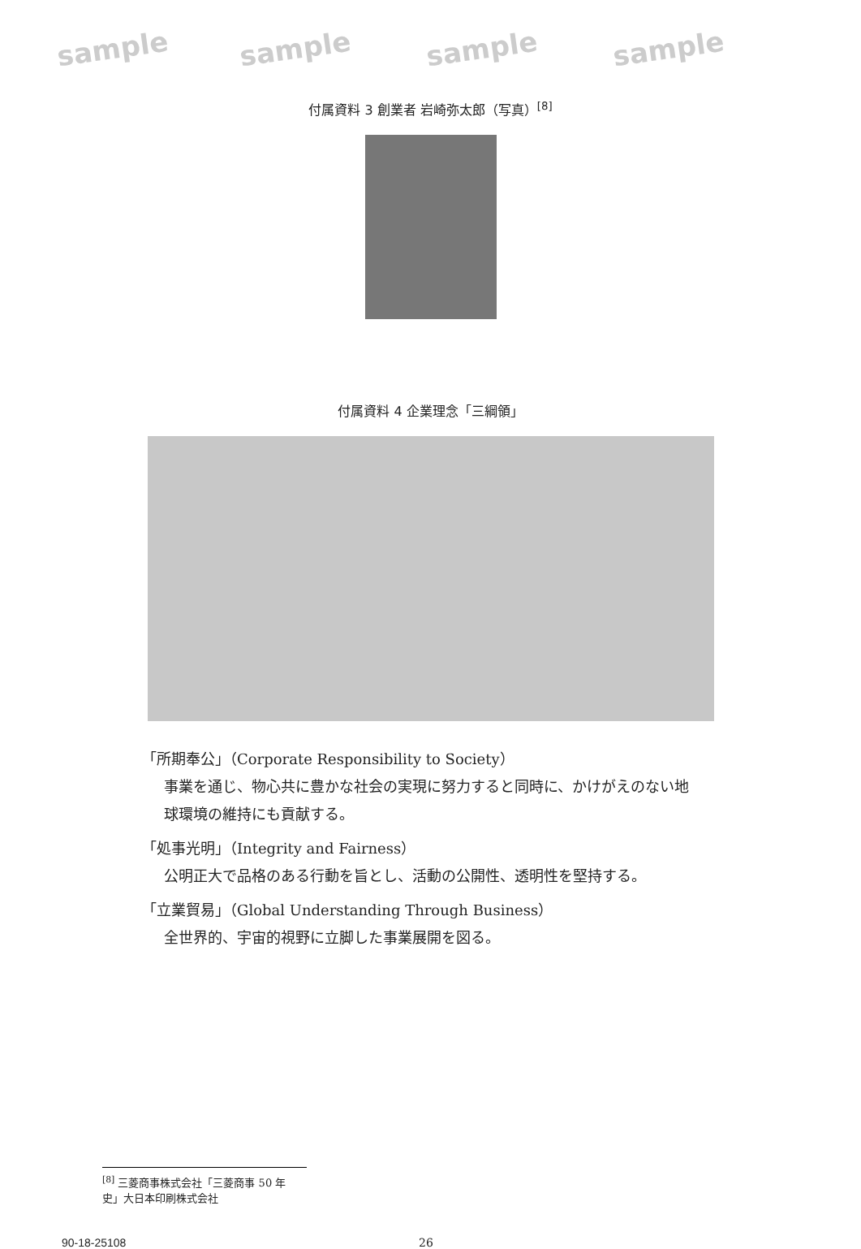sample sample sample sample
付属資料 3 創業者 岩崎弥太郎（写真）<sup>[8]</sup>
付属資料 4 企業理念「三綱領」
「所期奉公」（Corporate Responsibility to Society）
事業を通じ、物心共に豊かな社会の実現に努力すると同時に、かけがえのない地球環境の維持にも貢献する。
「処事光明」（Integrity and Fairness）
公明正大で品格のある行動を旨とし、活動の公開性、透明性を堅持する。
「立業貿易」（Global Understanding Through Business）
全世界的、宇宙的視野に立脚した事業展開を図る。
<sup>[8]</sup> 三菱商事株式会社「三菱商事 50 年史」大日本印刷株式会社
90-18-25108 26